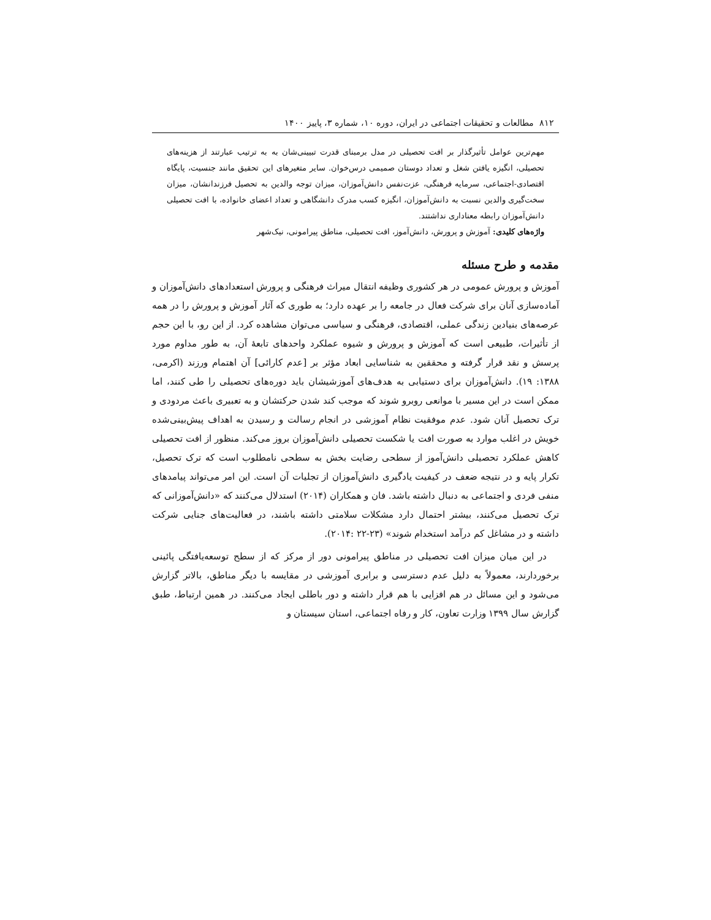۸۱۲ مطالعات و تحقیقات اجتماعی در ایران، دوره ۱۰، شماره ۳، پاییز ۱۴۰۰
مهم‌ترین عوامل تأثیرگذار بر افت تحصیلی در مدل برمبنای قدرت تبیینی‌شان به به ترتیب عبارتند از هزینه‌های تحصیلی، انگیزه یافتن شغل و تعداد دوستان صمیمی درس‌خوان. سایر متغیرهای این تحقیق مانند جنسیت، پایگاه اقتصادی-اجتماعی، سرمایه فرهنگی، عزت‌نفس دانش‌آموزان، میزان توجه والدین به تحصیل فرزندانشان، میزان سخت‌گیری والدین نسبت به دانش‌آموزان، انگیزه کسب مدرک دانشگاهی و تعداد اعضای خانواده، با افت تحصیلی دانش‌آموزان رابطه معناداری نداشتند.
واژه‌های کلیدی: آموزش و پرورش، دانش‌آموز، افت تحصیلی، مناطق پیرامونی، نیک‌شهر
مقدمه و طرح مسئله
آموزش و پرورش عمومی در هر کشوری وظیفه انتقال میراث فرهنگی و پرورش استعدادهای دانش‌آموزان و آماده‌سازی آنان برای شرکت فعال در جامعه را بر عهده دارد؛ به طوری که آثار آموزش و پرورش را در همه عرصه‌های بنیادین زندگی عملی، اقتصادی، فرهنگی و سیاسی می‌توان مشاهده کرد. از این رو، با این حجم از تأثیرات، طبیعی است که آموزش و پرورش و شیوه عملکرد واحدهای تابعهٔ آن، به طور مداوم مورد پرسش و نقد قرار گرفته و محققین به شناسایی ابعاد مؤثر بر [عدم کارائی] آن اهتمام ورزند (اکرمی، ۱۳۸۸: ۱۹). دانش‌آموزان برای دستیابی به هدف‌های آموزشیشان باید دوره‌های تحصیلی را طی کنند، اما ممکن است در این مسیر با موانعی روبرو شوند که موجب کند شدن حرکتشان و به تعبیری باعث مردودی و ترک تحصیل آنان شود. عدم موفقیت نظام آموزشی در انجام رسالت و رسیدن به اهداف پیش‌بینی‌شده خویش در اغلب موارد به صورت افت یا شکست تحصیلی دانش‌آموزان بروز می‌کند. منظور از افت تحصیلی کاهش عملکرد تحصیلی دانش‌آموز از سطحی رضایت بخش به سطحی نامطلوب است که ترک تحصیل، تکرار پایه و در نتیجه ضعف در کیفیت یادگیری دانش‌آموزان از تجلیات آن است. این امر می‌تواند پیامدهای منفی فردی و اجتماعی به دنبال داشته باشد. فان و همکاران (۲۰۱۴) استدلال می‌کنند که «دانش‌آموزانی که ترک تحصیل می‌کنند، بیشتر احتمال دارد مشکلات سلامتی داشته باشند، در فعالیت‌های جنایی شرکت داشته و در مشاغل کم درآمد استخدام شوند» (۲۳-۲۲ :۲۰۱۴).
در این میان میزان افت تحصیلی در مناطق پیرامونی دور از مرکز که از سطح توسعه‌یافتگی پائینی برخوردارند، معمولاً به دلیل عدم دسترسی و برابری آموزشی در مقایسه با دیگر مناطق، بالاتر گزارش می‌شود و این مسائل در هم افزایی با هم قرار داشته و دور باطلی ایجاد می‌کنند. در همین ارتباط، طبق گزارش سال ۱۳۹۹ وزارت تعاون، کار و رفاه اجتماعی، استان سیستان و